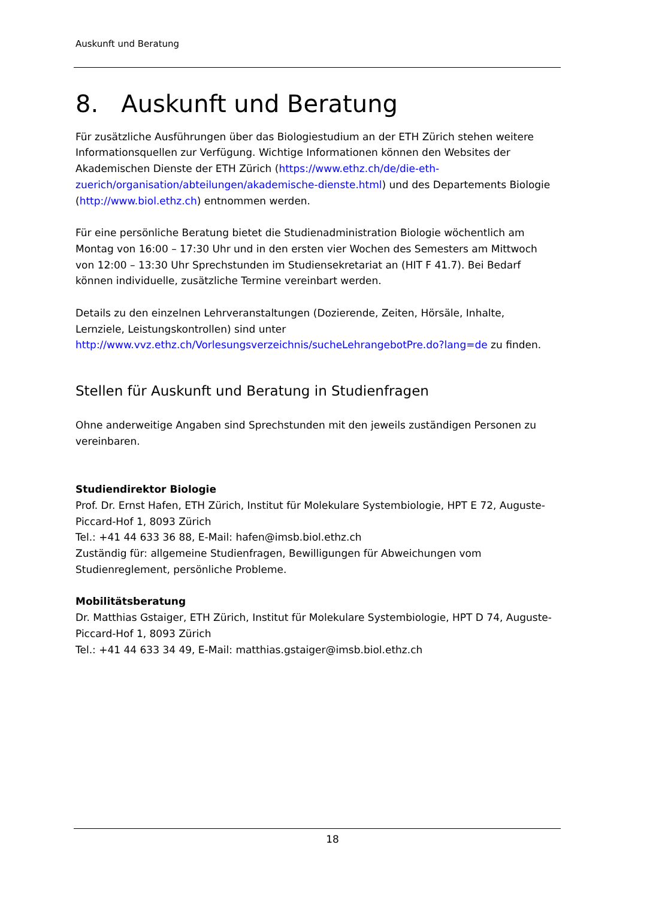Auskunft und Beratung
8. Auskunft und Beratung
Für zusätzliche Ausführungen über das Biologiestudium an der ETH Zürich stehen weitere Informationsquellen zur Verfügung. Wichtige Informationen können den Websites der Akademischen Dienste der ETH Zürich (https://www.ethz.ch/de/die-eth-zuerich/organisation/abteilungen/akademische-dienste.html) und des Departements Biologie (http://www.biol.ethz.ch) entnommen werden.
Für eine persönliche Beratung bietet die Studienadministration Biologie wöchentlich am Montag von 16:00 – 17:30 Uhr und in den ersten vier Wochen des Semesters am Mittwoch von 12:00 – 13:30 Uhr Sprechstunden im Studiensekretariat an (HIT F 41.7). Bei Bedarf können individuelle, zusätzliche Termine vereinbart werden.
Details zu den einzelnen Lehrveranstaltungen (Dozierende, Zeiten, Hörsäle, Inhalte, Lernziele, Leistungskontrollen) sind unter http://www.vvz.ethz.ch/Vorlesungsverzeichnis/sucheLehrangebotPre.do?lang=de zu finden.
Stellen für Auskunft und Beratung in Studienfragen
Ohne anderweitige Angaben sind Sprechstunden mit den jeweils zuständigen Personen zu vereinbaren.
Studiendirektor Biologie
Prof. Dr. Ernst Hafen, ETH Zürich, Institut für Molekulare Systembiologie, HPT E 72, Auguste-Piccard-Hof 1, 8093 Zürich
Tel.: +41 44 633 36 88, E-Mail: hafen@imsb.biol.ethz.ch
Zuständig für: allgemeine Studienfragen, Bewilligungen für Abweichungen vom Studienreglement, persönliche Probleme.
Mobilitätsberatung
Dr. Matthias Gstaiger, ETH Zürich, Institut für Molekulare Systembiologie, HPT D 74, Auguste-Piccard-Hof 1, 8093 Zürich
Tel.: +41 44 633 34 49, E-Mail: matthias.gstaiger@imsb.biol.ethz.ch
18